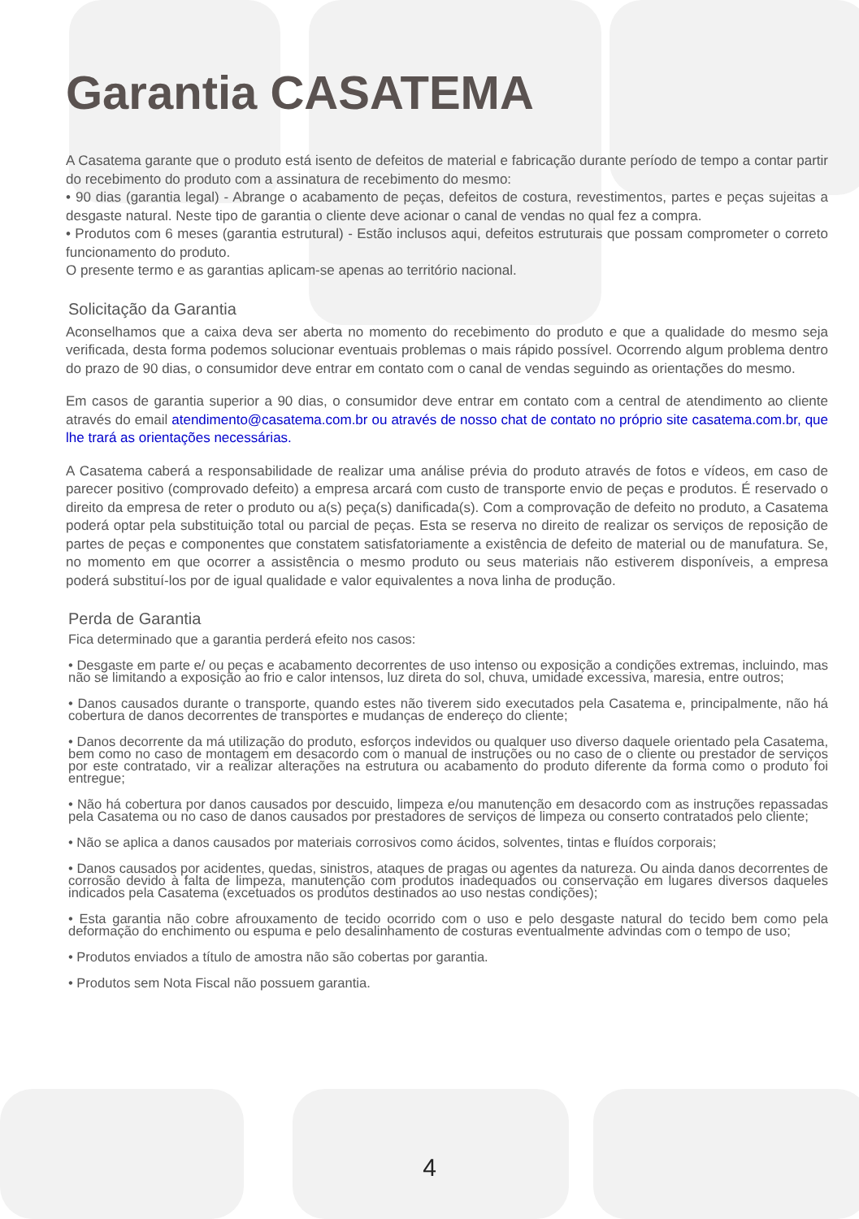Garantia CASATEMA
A Casatema garante que o produto está isento de defeitos de material e fabricação durante período de tempo a contar partir do recebimento do produto com a assinatura de recebimento do mesmo:
• 90 dias (garantia legal) - Abrange o acabamento de peças, defeitos de costura, revestimentos, partes e peças sujeitas a desgaste natural. Neste tipo de garantia o cliente deve acionar o canal de vendas no qual fez a compra.
• Produtos com 6 meses (garantia estrutural) - Estão inclusos aqui, defeitos estruturais que possam comprometer o correto funcionamento do produto.
O presente termo e as garantias aplicam-se apenas ao território nacional.
Solicitação da Garantia
Aconselhamos que a caixa deva ser aberta no momento do recebimento do produto e que a qualidade do mesmo seja verificada, desta forma podemos solucionar eventuais problemas o mais rápido possível. Ocorrendo algum problema dentro do prazo de 90 dias, o consumidor deve entrar em contato com o canal de vendas seguindo as orientações do mesmo.
Em casos de garantia superior a 90 dias, o consumidor deve entrar em contato com a central de atendimento ao cliente através do email atendimento@casatema.com.br ou através de nosso chat de contato no próprio site casatema.com.br, que lhe trará as orientações necessárias.
A Casatema caberá a responsabilidade de realizar uma análise prévia do produto através de fotos e vídeos, em caso de parecer positivo (comprovado defeito) a empresa arcará com custo de transporte envio de peças e produtos. É reservado o direito da empresa de reter o produto ou a(s) peça(s) danificada(s). Com a comprovação de defeito no produto, a Casatema poderá optar pela substituição total ou parcial de peças. Esta se reserva no direito de realizar os serviços de reposição de partes de peças e componentes que constatem satisfatoriamente a existência de defeito de material ou de manufatura. Se, no momento em que ocorrer a assistência o mesmo produto ou seus materiais não estiverem disponíveis, a empresa poderá substituí-los por de igual qualidade e valor equivalentes a nova linha de produção.
Perda de Garantia
Fica determinado que a garantia perderá efeito nos casos:
• Desgaste em parte e/ ou peças e acabamento decorrentes de uso intenso ou exposição a condições extremas, incluindo, mas não se limitando a exposição ao frio e calor intensos, luz direta do sol, chuva, umidade excessiva, maresia, entre outros;
• Danos causados durante o transporte, quando estes não tiverem sido executados pela Casatema e, principalmente, não há cobertura de danos decorrentes de transportes e mudanças de endereço do cliente;
• Danos decorrente da má utilização do produto, esforços indevidos ou qualquer uso diverso daquele orientado pela Casatema, bem como no caso de montagem em desacordo com o manual de instruções ou no caso de o cliente ou prestador de serviços por este contratado, vir a realizar alterações na estrutura ou acabamento do produto diferente da forma como o produto foi entregue;
• Não há cobertura por danos causados por descuido, limpeza e/ou manutenção em desacordo com as instruções repassadas pela Casatema ou no caso de danos causados por prestadores de serviços de limpeza ou conserto contratados pelo cliente;
• Não se aplica a danos causados por materiais corrosivos como ácidos, solventes, tintas e fluídos corporais;
• Danos causados por acidentes, quedas, sinistros, ataques de pragas ou agentes da natureza. Ou ainda danos decorrentes de corrosão devido à falta de limpeza, manutenção com produtos inadequados ou conservação em lugares diversos daqueles indicados pela Casatema (excetuados os produtos destinados ao uso nestas condições);
• Esta garantia não cobre afrouxamento de tecido ocorrido com o uso e pelo desgaste natural do tecido bem como pela deformação do enchimento ou espuma e pelo desalinhamento de costuras eventualmente advindas com o tempo de uso;
• Produtos enviados a título de amostra não são cobertas por garantia.
• Produtos sem Nota Fiscal não possuem garantia.
4